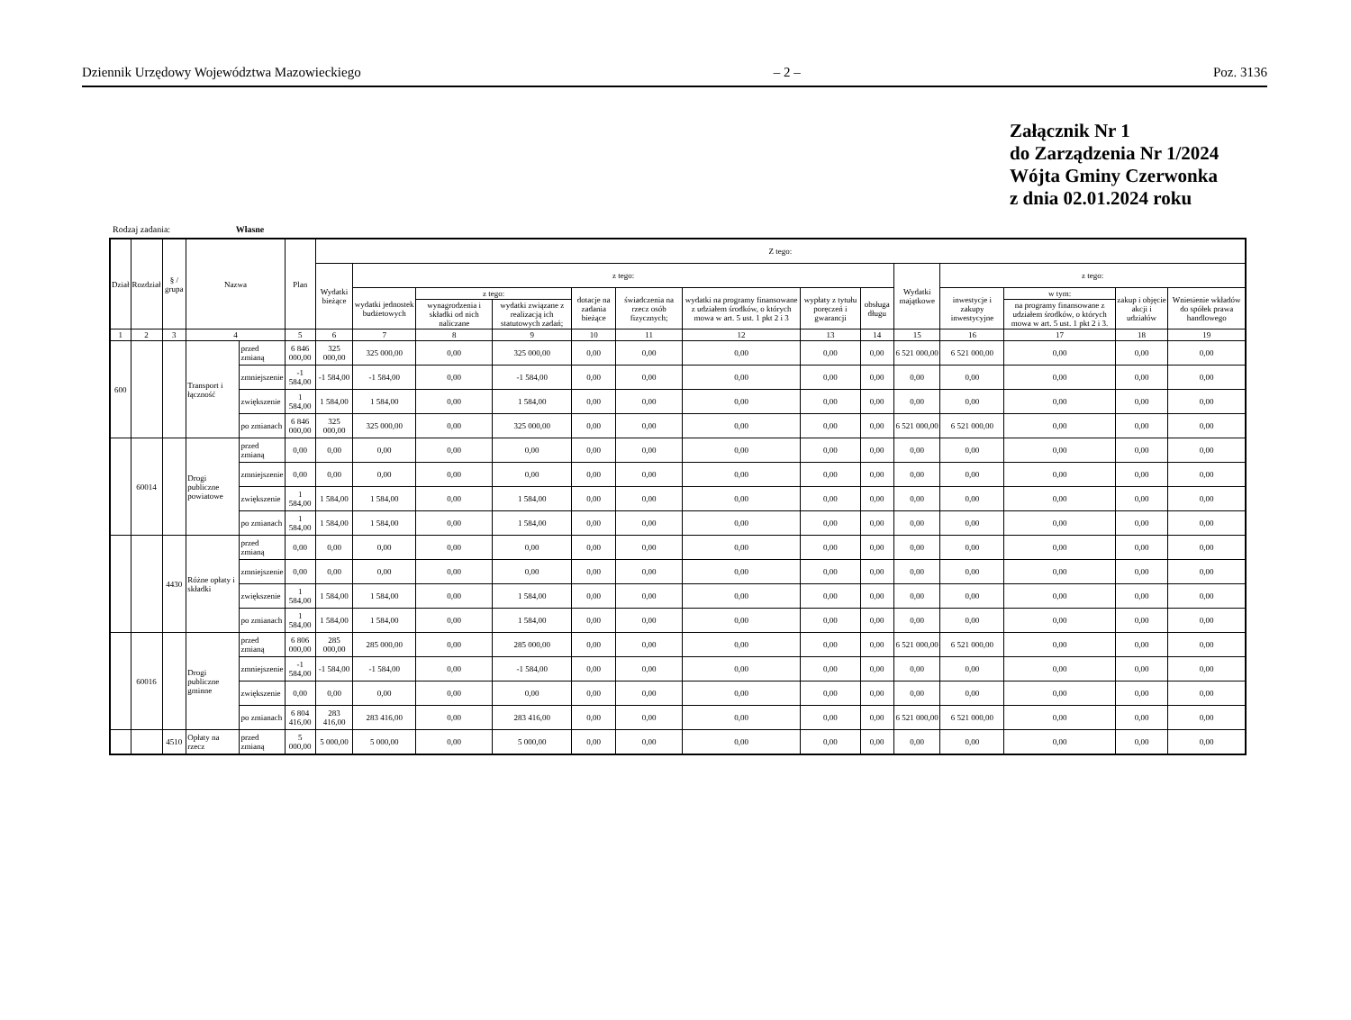Dziennik Urzędowy Województwa Mazowieckiego – 2 – Poz. 3136
Załącznik Nr 1
do Zarządzenia Nr 1/2024
Wójta Gminy Czerwonka
z dnia 02.01.2024 roku
Rodzaj zadania: Własne
| Dział | Rozdział | § / grupa | Nazwa | | Plan | Z tego: | | | | | | | | | | | | | |
| --- | --- | --- | --- | --- | --- | --- | --- | --- | --- | --- | --- | --- | --- | --- | --- | --- | --- | --- | --- |
| | | | | | | Wydatki bieżące | z tego: | | | | | | | | Wydatki majątkowe | z tego: | | | |
| | | | | | | | wydatki jednostek budżetowych | z tego: | | dotacje na zadania bieżące | świadczenia na rzecz osób fizycznych; | wydatki na programy finansowane z udziałem środków, o których mowa w art. 5 ust. 1 pkt 2 i 3 | wypłaty z tytułu poręczeń i gwarancji | obsługa długu | | inwestycje i zakupy inwestycyjne | w tym: | zakup i objęcie akcji i udziałów | Wniesienie wkładów do spółek prawa handlowego |
| | | | | | | | | wynagrodzenia i składki od nich naliczane | wydatki związane z realizacją ich statutowych zadań; | | | | | | | | na programy finansowane z udziałem środków, o których mowa w art. 5 ust. 1 pkt 2 i 3. | | |
| 1 | 2 | 3 | 4 | | 5 | 6 | 7 | 8 | 9 | 10 | 11 | 12 | 13 | 14 | 15 | 16 | 17 | 18 | 19 |
| 600 | | | Transport i łączność | przed zmianą | 6 846 000,00 | 325 000,00 | 325 000,00 | 0,00 | 325 000,00 | 0,00 | 0,00 | 0,00 | 0,00 | 0,00 | 6 521 000,00 | 6 521 000,00 | 0,00 | 0,00 | 0,00 |
| | | | | zmniejszenie | -1 584,00 | -1 584,00 | -1 584,00 | 0,00 | -1 584,00 | 0,00 | 0,00 | 0,00 | 0,00 | 0,00 | 0,00 | 0,00 | 0,00 | 0,00 | 0,00 |
| | | | | zwiększenie | 1 584,00 | 1 584,00 | 1 584,00 | 0,00 | 1 584,00 | 0,00 | 0,00 | 0,00 | 0,00 | 0,00 | 0,00 | 0,00 | 0,00 | 0,00 | 0,00 |
| | | | | po zmianach | 6 846 000,00 | 325 000,00 | 325 000,00 | 0,00 | 325 000,00 | 0,00 | 0,00 | 0,00 | 0,00 | 0,00 | 6 521 000,00 | 6 521 000,00 | 0,00 | 0,00 | 0,00 |
| | 60014 | | Drogi publiczne powiatowe | przed zmianą | 0,00 | 0,00 | 0,00 | 0,00 | 0,00 | 0,00 | 0,00 | 0,00 | 0,00 | 0,00 | 0,00 | 0,00 | 0,00 | 0,00 | 0,00 |
| | | | | zmniejszenie | 0,00 | 0,00 | 0,00 | 0,00 | 0,00 | 0,00 | 0,00 | 0,00 | 0,00 | 0,00 | 0,00 | 0,00 | 0,00 | 0,00 | 0,00 |
| | | | | zwiększenie | 1 584,00 | 1 584,00 | 1 584,00 | 0,00 | 1 584,00 | 0,00 | 0,00 | 0,00 | 0,00 | 0,00 | 0,00 | 0,00 | 0,00 | 0,00 | 0,00 |
| | | | | po zmianach | 1 584,00 | 1 584,00 | 1 584,00 | 0,00 | 1 584,00 | 0,00 | 0,00 | 0,00 | 0,00 | 0,00 | 0,00 | 0,00 | 0,00 | 0,00 | 0,00 |
| | | 4430 | Różne opłaty i składki | przed zmianą | 0,00 | 0,00 | 0,00 | 0,00 | 0,00 | 0,00 | 0,00 | 0,00 | 0,00 | 0,00 | 0,00 | 0,00 | 0,00 | 0,00 | 0,00 |
| | | | | zmniejszenie | 0,00 | 0,00 | 0,00 | 0,00 | 0,00 | 0,00 | 0,00 | 0,00 | 0,00 | 0,00 | 0,00 | 0,00 | 0,00 | 0,00 | 0,00 |
| | | | | zwiększenie | 1 584,00 | 1 584,00 | 1 584,00 | 0,00 | 1 584,00 | 0,00 | 0,00 | 0,00 | 0,00 | 0,00 | 0,00 | 0,00 | 0,00 | 0,00 | 0,00 |
| | | | | po zmianach | 1 584,00 | 1 584,00 | 1 584,00 | 0,00 | 1 584,00 | 0,00 | 0,00 | 0,00 | 0,00 | 0,00 | 0,00 | 0,00 | 0,00 | 0,00 | 0,00 |
| | 60016 | | Drogi publiczne gminne | przed zmianą | 6 806 000,00 | 285 000,00 | 285 000,00 | 0,00 | 285 000,00 | 0,00 | 0,00 | 0,00 | 0,00 | 0,00 | 6 521 000,00 | 6 521 000,00 | 0,00 | 0,00 | 0,00 |
| | | | | zmniejszenie | -1 584,00 | -1 584,00 | -1 584,00 | 0,00 | -1 584,00 | 0,00 | 0,00 | 0,00 | 0,00 | 0,00 | 0,00 | 0,00 | 0,00 | 0,00 | 0,00 |
| | | | | zwiększenie | 0,00 | 0,00 | 0,00 | 0,00 | 0,00 | 0,00 | 0,00 | 0,00 | 0,00 | 0,00 | 0,00 | 0,00 | 0,00 | 0,00 | 0,00 |
| | | | | po zmianach | 6 804 416,00 | 283 416,00 | 283 416,00 | 0,00 | 283 416,00 | 0,00 | 0,00 | 0,00 | 0,00 | 0,00 | 6 521 000,00 | 6 521 000,00 | 0,00 | 0,00 | 0,00 |
| | | 4510 | Opłaty na rzecz | przed zmianą | 5 000,00 | 5 000,00 | 5 000,00 | 0,00 | 5 000,00 | 0,00 | 0,00 | 0,00 | 0,00 | 0,00 | 0,00 | 0,00 | 0,00 | 0,00 | 0,00 |